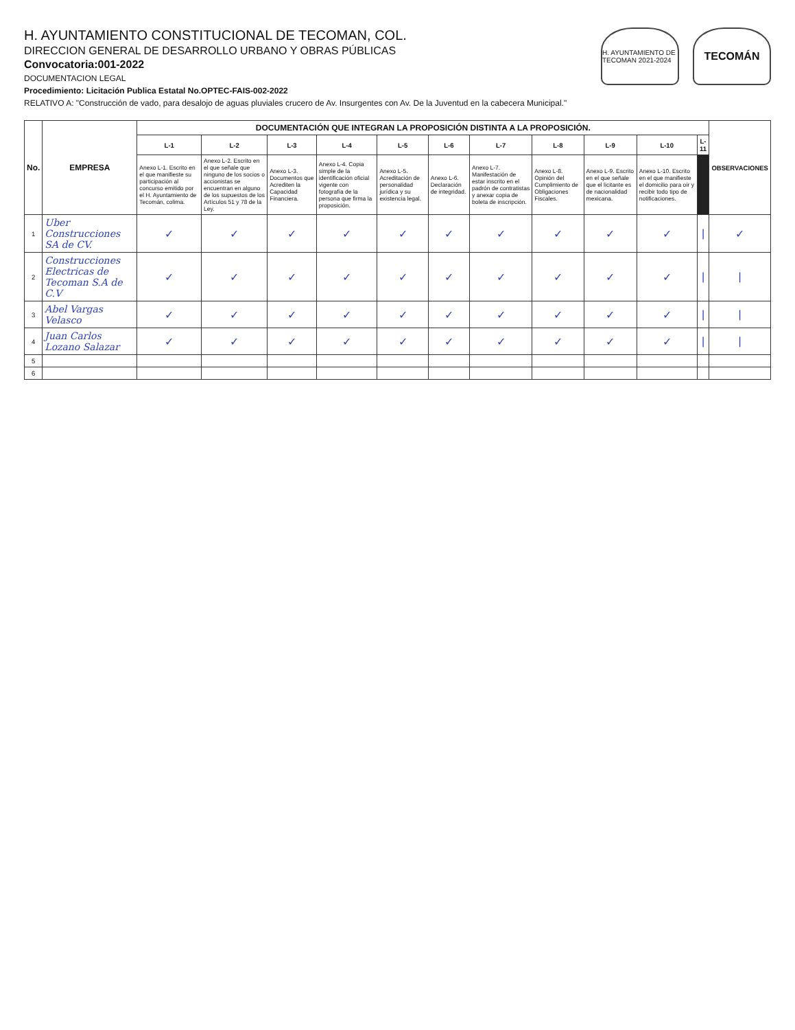H. AYUNTAMIENTO CONSTITUCIONAL DE TECOMAN, COL.
DIRECCION GENERAL DE DESARROLLO URBANO Y OBRAS PÚBLICAS
Convocatoria:001-2022
DOCUMENTACION LEGAL
Procedimiento: Licitación Publica Estatal No.OPTEC-FAIS-002-2022
RELATIVO A: "Construcción de vado, para desalojo de aguas pluviales crucero de Av. Insurgentes con Av. De la Juventud en la cabecera Municipal."
H. AYUNTAMIENTO DE TECOMAN 2021-2024
TECOMÁN
| No. | EMPRESA | DOCUMENTACIÓN QUE INTEGRAN LA PROPOSICIÓN DISTINTA A LA PROPOSICIÓN. | | | | | | | | | | | OBSERVACIONES |
| --- | --- | --- | --- | --- | --- | --- | --- | --- | --- | --- | --- | --- | --- |
| | | L-1 | L-2 | L-3 | L-4 | L-5 | L-6 | L-7 | L-8 | L-9 | L-10 | L-11 | |
| | | Anexo L-1. Escrito en el que manifieste su participación al concurso emitido por el H. Ayuntamiento de Tecomán, colima. | Anexo L-2. Escrito en el que señale que ninguno de los socios o accionistas se encuentran en alguno de los supuestos de los Artículos 51 y 78 de la Ley. | Anexo L-3. Documentos que Acrediten la Capacidad Financiera. | Anexo L-4. Copia simple de la identificación oficial vigente con fotografía de la persona que firma la proposición. | Anexo L-5. Acreditación de personalidad jurídica y su existencia legal. | Anexo L-6. Declaración de integridad. | Anexo L-7. Manifestación de estar inscrito en el padrón de contratistas y anexar copia de boleta de inscripción. | Anexo L-8. Opinión del Cumplimiento de Obligaciones Fiscales. | Anexo L-9. Escrito en el que señale que el licitante es de nacionalidad mexicana. | Anexo L-10. Escrito en el que manifieste el domicilio para oír y recibir todo tipo de notificaciones. | | |
| 1 | Uber Construcciones SA de CV. | ✓ | ✓ | ✓ | ✓ | ✓ | ✓ | ✓ | ✓ | ✓ | ✓ | / | ✓ |
| 2 | Construcciones Electricas de Tecoman S.A de C.V | ✓ | ✓ | ✓ | ✓ | ✓ | ✓ | ✓ | ✓ | ✓ | ✓ | / | / |
| 3 | Abel Vargas Velasco | ✓ | ✓ | ✓ | ✓ | ✓ | ✓ | ✓ | ✓ | ✓ | ✓ | / | / |
| 4 | Juan Carlos Lozano Salazar | ✓ | ✓ | ✓ | ✓ | ✓ | ✓ | ✓ | ✓ | ✓ | ✓ | / | / |
| 5 | | | | | | | | | | | | | |
| 6 | | | | | | | | | | | | | |